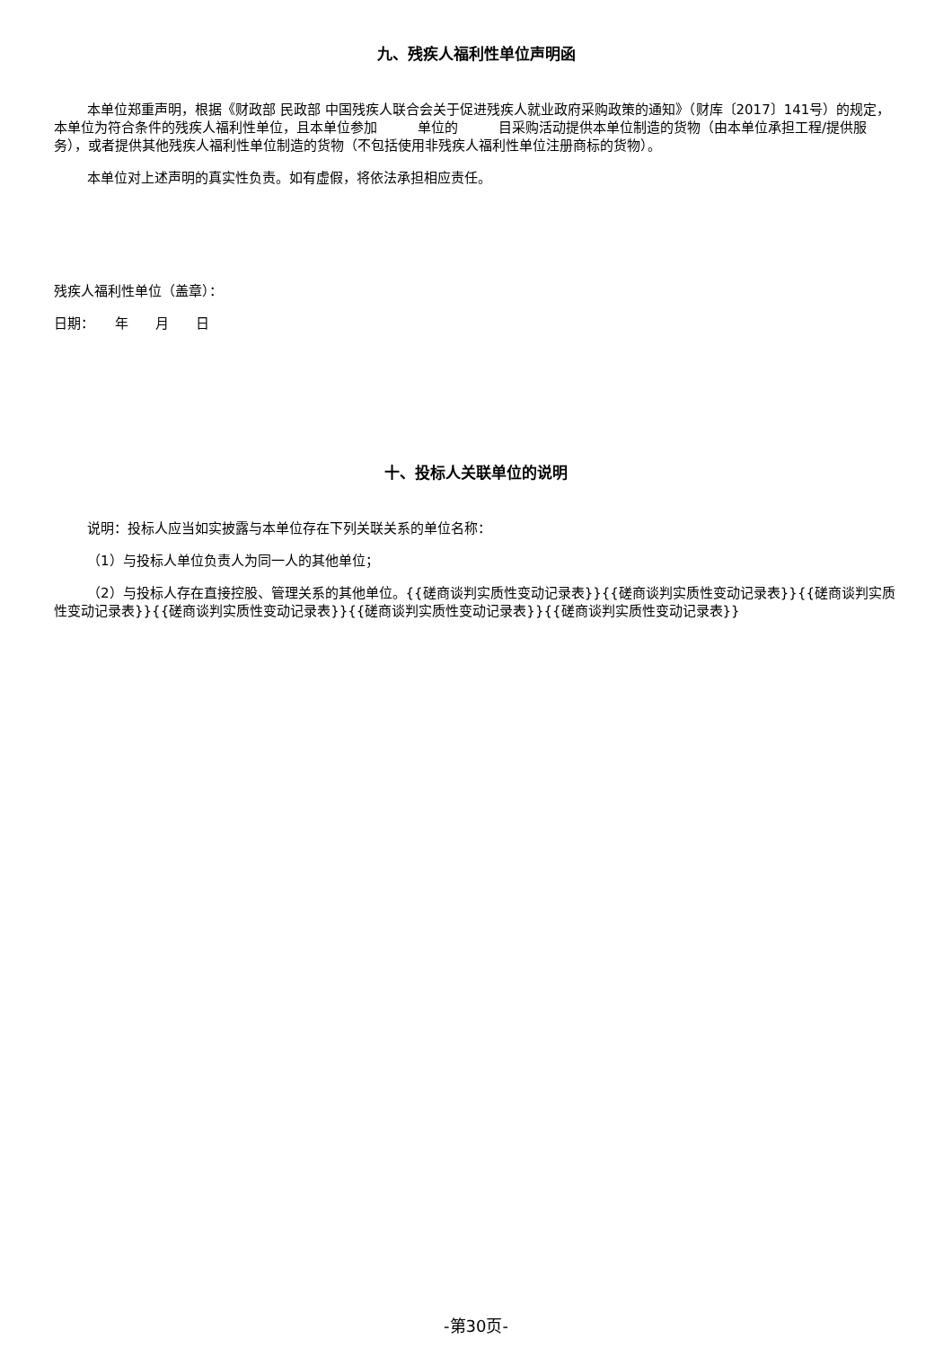九、残疾人福利性单位声明函
本单位郑重声明，根据《财政部 民政部 中国残疾人联合会关于促进残疾人就业政府采购政策的通知》（财库〔2017〕141号）的规定，本单位为符合条件的残疾人福利性单位，且本单位参加　　　单位的　　　目采购活动提供本单位制造的货物（由本单位承担工程/提供服务），或者提供其他残疾人福利性单位制造的货物（不包括使用非残疾人福利性单位注册商标的货物）。
本单位对上述声明的真实性负责。如有虚假，将依法承担相应责任。
残疾人福利性单位（盖章）：
日期：　　年　　月　　日
十、投标人关联单位的说明
说明：投标人应当如实披露与本单位存在下列关联关系的单位名称：
（1）与投标人单位负责人为同一人的其他单位；
（2）与投标人存在直接控股、管理关系的其他单位。{{磋商谈判实质性变动记录表}}{{磋商谈判实质性变动记录表}}{{磋商谈判实质性变动记录表}}{{磋商谈判实质性变动记录表}}{{磋商谈判实质性变动记录表}}{{磋商谈判实质性变动记录表}}
-第30页-